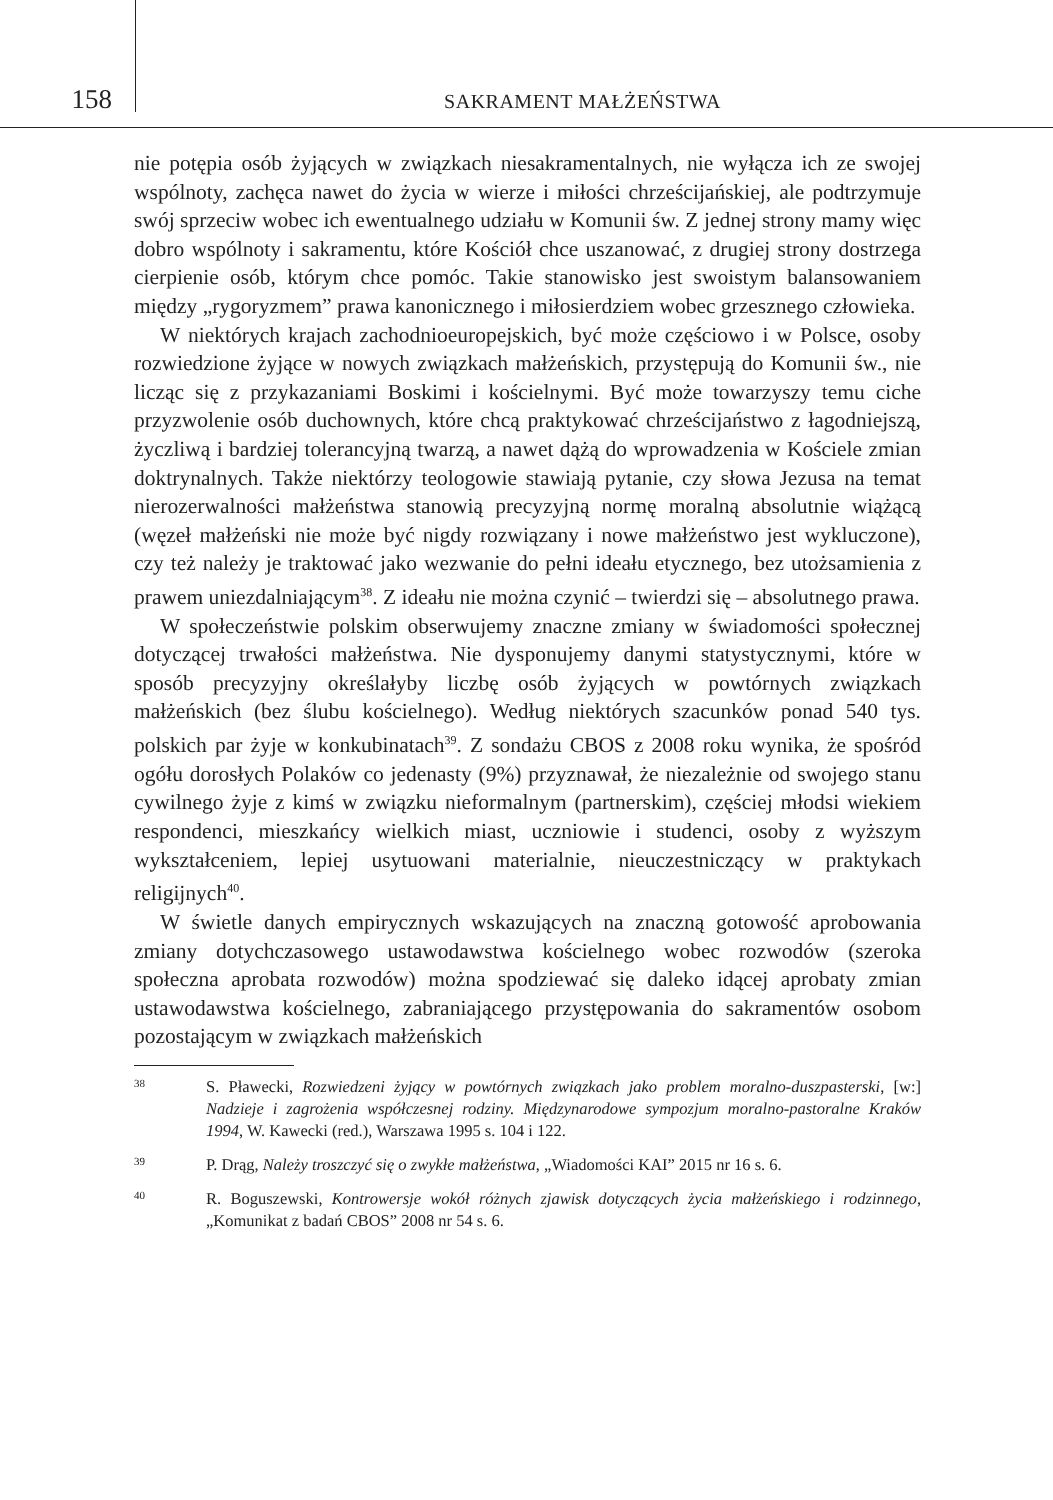158
SAKRAMENT MAŁŻEŃSTWA
nie potępia osób żyjących w związkach niesakramentalnych, nie wyłącza ich ze swojej wspólnoty, zachęca nawet do życia w wierze i miłości chrześcijańskiej, ale podtrzymuje swój sprzeciw wobec ich ewentualnego udziału w Komunii św. Z jednej strony mamy więc dobro wspólnoty i sakramentu, które Kościół chce uszanować, z drugiej strony dostrzega cierpienie osób, którym chce pomóc. Takie stanowisko jest swoistym balansowaniem między „rygoryzmem” prawa kanonicznego i miłosierdziem wobec grzesznego człowieka.
W niektórych krajach zachodnioeuropejskich, być może częściowo i w Polsce, osoby rozwiedzione żyjące w nowych związkach małżeńskich, przystępują do Komunii św., nie licząc się z przykazaniami Boskimi i kościelnymi. Być może towarzyszy temu ciche przyzwolenie osób duchownych, które chcą praktykować chrześcijaństwo z łagodniejszą, życzliwą i bardziej tolerancyjną twarzą, a nawet dążą do wprowadzenia w Kościele zmian doktrynalnych. Także niektórzy teologowie stawiają pytanie, czy słowa Jezusa na temat nierozerwalności małżeństwa stanowią precyzyjną normę moralną absolutnie wiążącą (węzeł małżeński nie może być nigdy rozwiązany i nowe małżeństwo jest wykluczone), czy też należy je traktować jako wezwanie do pełni ideału etycznego, bez utożsamienia z prawem uniezdalniającym<sup>38</sup>. Z ideału nie można czynić – twierdzi się – absolutnego prawa.
W społeczeństwie polskim obserwujemy znaczne zmiany w świadomości społecznej dotyczącej trwałości małżeństwa. Nie dysponujemy danymi statystycznymi, które w sposób precyzyjny określałyby liczbę osób żyjących w powtórnych związkach małżeńskich (bez ślubu kościelnego). Według niektórych szacunków ponad 540 tys. polskich par żyje w konkubinatach<sup>39</sup>. Z sondażu CBOS z 2008 roku wynika, że spośród ogółu dorosłych Polaków co jedenasty (9%) przyznawał, że niezależnie od swojego stanu cywilnego żyje z kimś w związku nieformalnym (partnerskim), częściej młodsi wiekiem respondenci, mieszkańcy wielkich miast, uczniowie i studenci, osoby z wyższym wykształceniem, lepiej usytuowani materialnie, nieuczestniczący w praktykach religijnych<sup>40</sup>.
W świetle danych empirycznych wskazujących na znaczną gotowość aprobowania zmiany dotychczasowego ustawodawstwa kościelnego wobec rozwodów (szeroka społeczna aprobata rozwodów) można spodziewać się daleko idącej aprobaty zmian ustawodawstwa kościelnego, zabraniającego przystępowania do sakramentów osobom pozostającym w związkach małżeńskich
38 S. Pławecki, Rozwiedzeni żyjący w powtórnych związkach jako problem moralno-duszpasterski, [w:] Nadzieje i zagrożenia współczesnej rodziny. Międzynarodowe sympozjum moralno-pastoralne Kraków 1994, W. Kawecki (red.), Warszawa 1995 s. 104 i 122.
39 P. Drąg, Należy troszczyć się o zwykłe małżeństwa, „Wiadomości KAI” 2015 nr 16 s. 6.
40 R. Boguszewski, Kontrowersje wokół różnych zjawisk dotyczących życia małżeńskiego i rodzinnego, „Komunikat z badań CBOS” 2008 nr 54 s. 6.